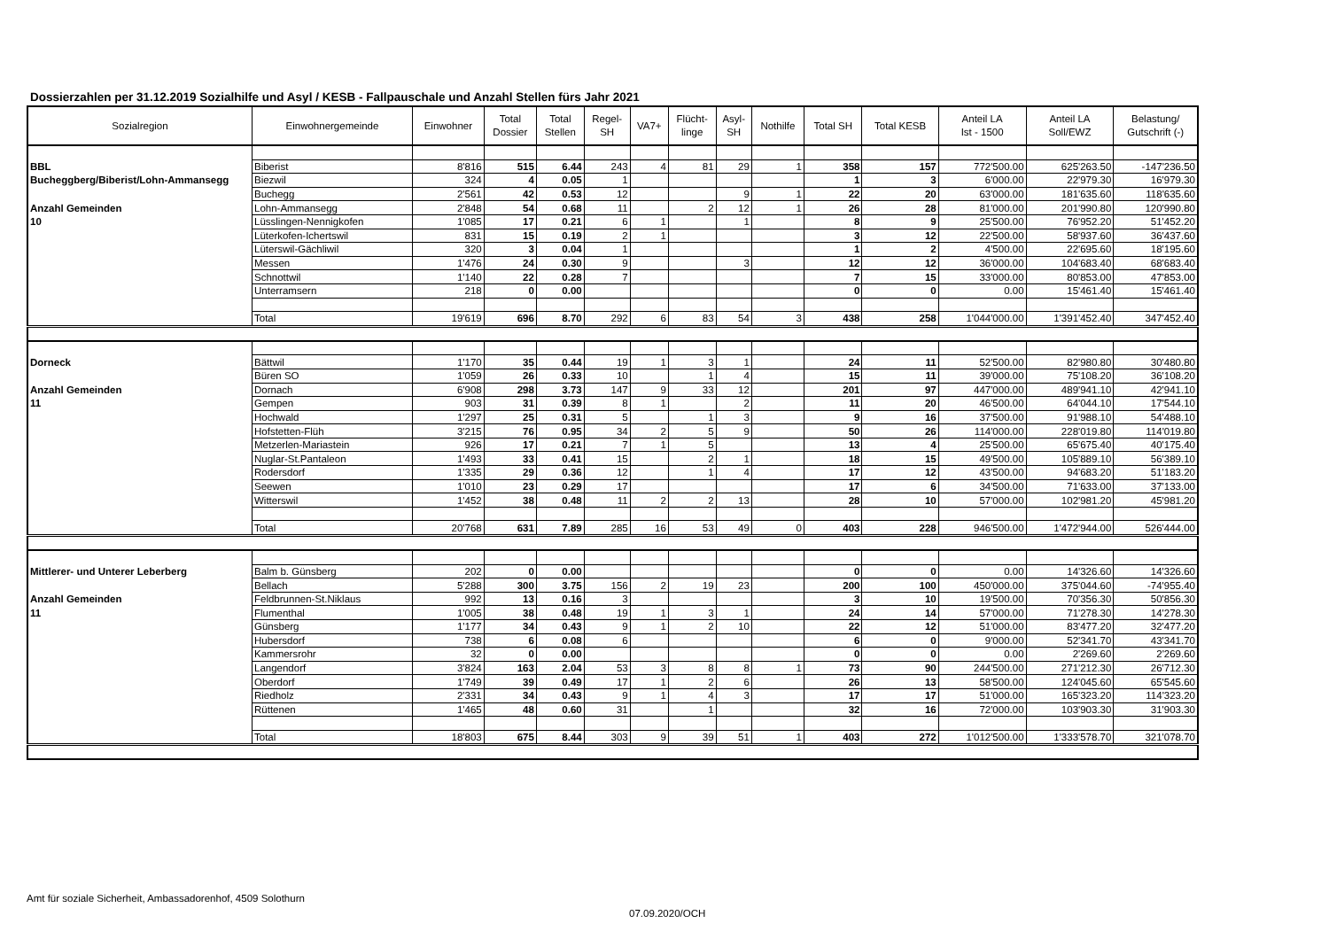Dossierzahlen per 31.12.2019 Sozialhilfe und Asyl / KESB - Fallpauschale und Anzahl Stellen fürs Jahr 2021
| Sozialregion | Einwohnergemeinde | Einwohner | Total Dossier | Total Stellen | Regel- SH | VA7+ | Flücht- linge | Asyl- SH | Nothilfe | Total SH | Total KESB | Anteil LA Ist - 1500 | Anteil LA Soll/EWZ | Belastung/ Gutschrift (-) |
| --- | --- | --- | --- | --- | --- | --- | --- | --- | --- | --- | --- | --- | --- | --- |
| BBL | Biberist | 8'816 | 515 | 6.44 | 243 | 4 | 81 | 29 | 1 | 358 | 157 | 772'500.00 | 625'263.50 | -147'236.50 |
| Bucheggberg/Biberist/Lohn-Ammansegg | Biezwil | 324 | 4 | 0.05 | 1 | | | | | 1 | 3 | 6'000.00 | 22'979.30 | 16'979.30 |
| | Buchegg | 2'561 | 42 | 0.53 | 12 | | | 9 | 1 | 22 | 20 | 63'000.00 | 181'635.60 | 118'635.60 |
| Anzahl Gemeinden | Lohn-Ammansegg | 2'848 | 54 | 0.68 | 11 | | 2 | 12 | 1 | 26 | 28 | 81'000.00 | 201'990.80 | 120'990.80 |
| 10 | Lüsslingen-Nennigkofen | 1'085 | 17 | 0.21 | 6 | 1 | | 1 | | 8 | 9 | 25'500.00 | 76'952.20 | 51'452.20 |
| | Lüterkofen-Ichertswil | 831 | 15 | 0.19 | 2 | 1 | | | | 3 | 12 | 22'500.00 | 58'937.60 | 36'437.60 |
| | Lüterswil-Gächliwil | 320 | 3 | 0.04 | 1 | | | | | 1 | 2 | 4'500.00 | 22'695.60 | 18'195.60 |
| | Messen | 1'476 | 24 | 0.30 | 9 | | | 3 | | 12 | 12 | 36'000.00 | 104'683.40 | 68'683.40 |
| | Schnottwil | 1'140 | 22 | 0.28 | 7 | | | | | 7 | 15 | 33'000.00 | 80'853.00 | 47'853.00 |
| | Unterramsern | 218 | 0 | 0.00 | | | | | | 0 | 0 | 0.00 | 15'461.40 | 15'461.40 |
| | Total | 19'619 | 696 | 8.70 | 292 | 6 | 83 | 54 | 3 | 438 | 258 | 1'044'000.00 | 1'391'452.40 | 347'452.40 |
| Dorneck | Bättwil | 1'170 | 35 | 0.44 | 19 | 1 | 3 | 1 | | 24 | 11 | 52'500.00 | 82'980.80 | 30'480.80 |
| | Büren SO | 1'059 | 26 | 0.33 | 10 | | 1 | 4 | | 15 | 11 | 39'000.00 | 75'108.20 | 36'108.20 |
| Anzahl Gemeinden | Dornach | 6'908 | 298 | 3.73 | 147 | 9 | 33 | 12 | | 201 | 97 | 447'000.00 | 489'941.10 | 42'941.10 |
| 11 | Gempen | 903 | 31 | 0.39 | 8 | 1 | | 2 | | 11 | 20 | 46'500.00 | 64'044.10 | 17'544.10 |
| | Hochwald | 1'297 | 25 | 0.31 | 5 | | 1 | 3 | | 9 | 16 | 37'500.00 | 91'988.10 | 54'488.10 |
| | Hofstetten-Flüh | 3'215 | 76 | 0.95 | 34 | 2 | 5 | 9 | | 50 | 26 | 114'000.00 | 228'019.80 | 114'019.80 |
| | Metzerlen-Mariastein | 926 | 17 | 0.21 | 7 | 1 | 5 | | | 13 | 4 | 25'500.00 | 65'675.40 | 40'175.40 |
| | Nuglar-St.Pantaleon | 1'493 | 33 | 0.41 | 15 | | 2 | 1 | | 18 | 15 | 49'500.00 | 105'889.10 | 56'389.10 |
| | Rodersdorf | 1'335 | 29 | 0.36 | 12 | | 1 | 4 | | 17 | 12 | 43'500.00 | 94'683.20 | 51'183.20 |
| | Seewen | 1'010 | 23 | 0.29 | 17 | | | | | 17 | 6 | 34'500.00 | 71'633.00 | 37'133.00 |
| | Witterswil | 1'452 | 38 | 0.48 | 11 | 2 | 2 | 13 | | 28 | 10 | 57'000.00 | 102'981.20 | 45'981.20 |
| | Total | 20'768 | 631 | 7.89 | 285 | 16 | 53 | 49 | 0 | 403 | 228 | 946'500.00 | 1'472'944.00 | 526'444.00 |
| Mittlerer- und Unterer Leberberg | Balm b. Günsberg | 202 | 0 | 0.00 | | | | | | 0 | 0 | 0.00 | 14'326.60 | 14'326.60 |
| | Bellach | 5'288 | 300 | 3.75 | 156 | 2 | 19 | 23 | | 200 | 100 | 450'000.00 | 375'044.60 | -74'955.40 |
| Anzahl Gemeinden | Feldbrunnen-St.Niklaus | 992 | 13 | 0.16 | 3 | | | | | 3 | 10 | 19'500.00 | 70'356.30 | 50'856.30 |
| 11 | Flumenthal | 1'005 | 38 | 0.48 | 19 | 1 | 3 | 1 | | 24 | 14 | 57'000.00 | 71'278.30 | 14'278.30 |
| | Günsberg | 1'177 | 34 | 0.43 | 9 | 1 | 2 | 10 | | 22 | 12 | 51'000.00 | 83'477.20 | 32'477.20 |
| | Hubersdorf | 738 | 6 | 0.08 | 6 | | | | | 6 | 0 | 9'000.00 | 52'341.70 | 43'341.70 |
| | Kammersrohr | 32 | 0 | 0.00 | | | | | | 0 | 0 | 0.00 | 2'269.60 | 2'269.60 |
| | Langendorf | 3'824 | 163 | 2.04 | 53 | 3 | 8 | 8 | 1 | 73 | 90 | 244'500.00 | 271'212.30 | 26'712.30 |
| | Oberdorf | 1'749 | 39 | 0.49 | 17 | 1 | 2 | 6 | | 26 | 13 | 58'500.00 | 124'045.60 | 65'545.60 |
| | Riedholz | 2'331 | 34 | 0.43 | 9 | 1 | 4 | 3 | | 17 | 17 | 51'000.00 | 165'323.20 | 114'323.20 |
| | Rüttenen | 1'465 | 48 | 0.60 | 31 | | 1 | | | 32 | 16 | 72'000.00 | 103'903.30 | 31'903.30 |
| | Total | 18'803 | 675 | 8.44 | 303 | 9 | 39 | 51 | 1 | 403 | 272 | 1'012'500.00 | 1'333'578.70 | 321'078.70 |
Amt für soziale Sicherheit, Ambassadorenhof, 4509 Solothurn
07.09.2020/OCH